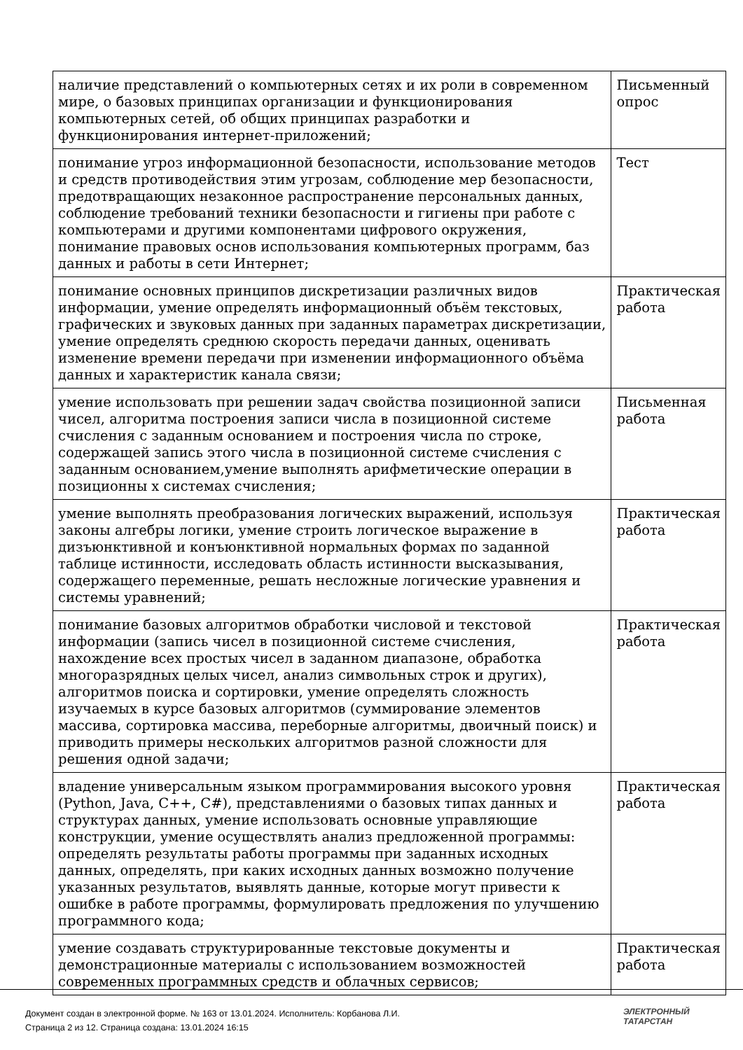| наличие представлений о компьютерных сетях и их роли в современном мире, о базовых принципах организации и функционирования компьютерных сетей, об общих принципах разработки и функционирования интернет-приложений; | Письменный опрос |
| понимание угроз информационной безопасности, использование методов и средств противодействия этим угрозам, соблюдение мер безопасности, предотвращающих незаконное распространение персональных данных, соблюдение требований техники безопасности и гигиены при работе с компьютерами и другими компонентами цифрового окружения, понимание правовых основ использования компьютерных программ, баз данных и работы в сети Интернет; | Тест |
| понимание основных принципов дискретизации различных видов информации, умение определять информационный объём текстовых, графических и звуковых данных при заданных параметрах дискретизации, умение определять среднюю скорость передачи данных, оценивать изменение времени передачи при изменении информационного объёма данных и характеристик канала связи; | Практическая работа |
| умение использовать при решении задач свойства позиционной записи чисел, алгоритма построения записи числа в позиционной системе счисления с заданным основанием и построения числа по строке, содержащей запись этого числа в позиционной системе счисления с заданным основанием,умение выполнять арифметические операции в позиционны х системах счисления; | Письменная работа |
| умение выполнять преобразования логических выражений, используя законы алгебры логики, умение строить логическое выражение в дизъюнктивной и конъюнктивной нормальных формах по заданной таблице истинности, исследовать область истинности высказывания, содержащего переменные, решать несложные логические уравнения и системы уравнений; | Практическая работа |
| понимание базовых алгоритмов обработки числовой и текстовой информации (запись чисел в позиционной системе счисления, нахождение всех простых чисел в заданном диапазоне, обработка многоразрядных целых чисел, анализ символьных строк и других), алгоритмов поиска и сортировки, умение определять сложность изучаемых в курсе базовых алгоритмов (суммирование элементов массива, сортировка массива, переборные алгоритмы, двоичный поиск) и приводить примеры нескольких алгоритмов разной сложности для решения одной задачи; | Практическая работа |
| владение универсальным языком программирования высокого уровня (Python, Java, C++, C#), представлениями о базовых типах данных и структурах данных, умение использовать основные управляющие конструкции, умение осуществлять анализ предложенной программы: определять результаты работы программы при заданных исходных данных, определять, при каких исходных данных возможно получение указанных результатов, выявлять данные, которые могут привести к ошибке в работе программы, формулировать предложения по улучшению программного кода; | Практическая работа |
| умение создавать структурированные текстовые документы и демонстрационные материалы с использованием возможностей современных программных средств и облачных сервисов; | Практическая работа |
Документ создан в электронной форме. № 163 от 13.01.2024. Исполнитель: Корбанова Л.И.
Страница 2 из 12. Страница создана: 13.01.2024 16:15
ЭЛЕКТРОННЫЙ
ТАТАРСТАН